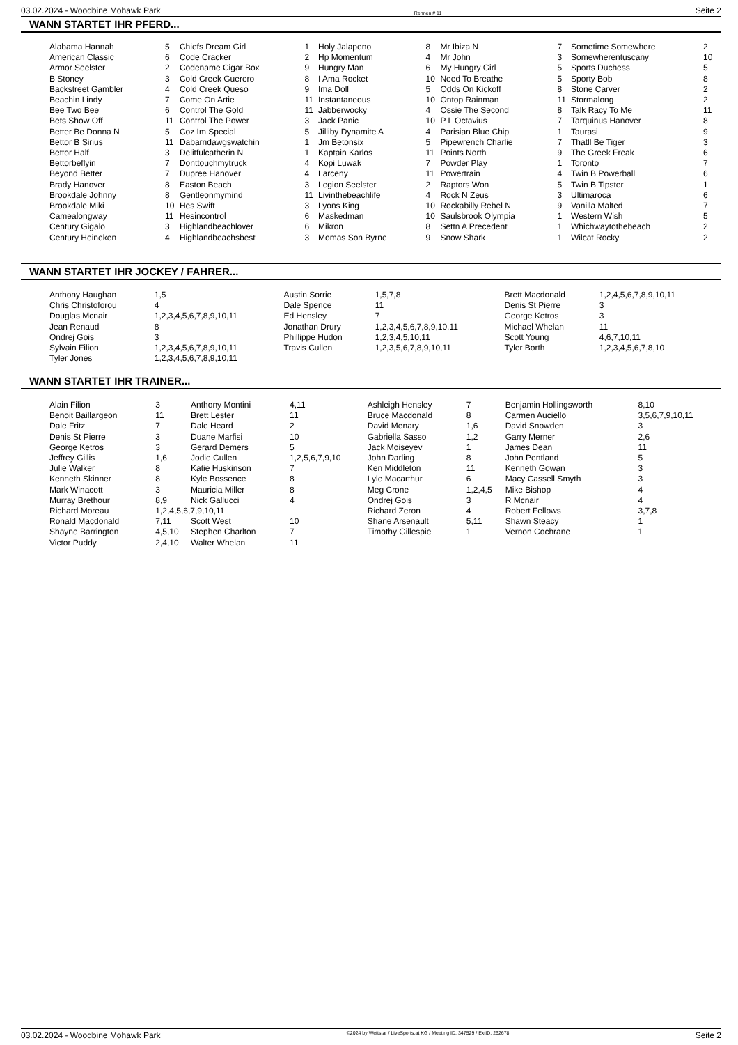03.02.2024 - Woodbine Mohawk Park Rennen # 11 Seite 2
WANN STARTET IHR PFERD...
| Alabama Hannah | 5 | Chiefs Dream Girl | 1 | Holy Jalapeno | 8 | Mr Ibiza N | 7 | Sometime Somewhere | 2 |
| American Classic | 6 | Code Cracker | 2 | Hp Momentum | 4 | Mr John | 3 | Somewherentuscany | 10 |
| Armor Seelster | 2 | Codename Cigar Box | 9 | Hungry Man | 6 | My Hungry Girl | 5 | Sports Duchess | 5 |
| B Stoney | 3 | Cold Creek Guerero | 8 | I Ama Rocket | 10 | Need To Breathe | 5 | Sporty Bob | 8 |
| Backstreet Gambler | 4 | Cold Creek Queso | 9 | Ima Doll | 5 | Odds On Kickoff | 8 | Stone Carver | 2 |
| Beachin Lindy | 7 | Come On Artie | 11 | Instantaneous | 10 | Ontop Rainman | 11 | Stormalong | 2 |
| Bee Two Bee | 6 | Control The Gold | 11 | Jabberwocky | 4 | Ossie The Second | 8 | Talk Racy To Me | 11 |
| Bets Show Off | 11 | Control The Power | 3 | Jack Panic | 10 | P L Octavius | 7 | Tarquinus Hanover | 8 |
| Better Be Donna N | 5 | Coz Im Special | 5 | Jilliby Dynamite A | 4 | Parisian Blue Chip | 1 | Taurasi | 9 |
| Bettor B Sirius | 11 | Dabarndawgswatchin | 1 | Jm Betonsix | 5 | Pipewrench Charlie | 7 | Thatll Be Tiger | 3 |
| Bettor Half | 3 | Delitfulcatherin N | 1 | Kaptain Karlos | 11 | Points North | 9 | The Greek Freak | 6 |
| Bettorbeflyin | 7 | Donttouchmytruck | 4 | Kopi Luwak | 7 | Powder Play | 1 | Toronto | 7 |
| Beyond Better | 7 | Dupree Hanover | 4 | Larceny | 11 | Powertrain | 4 | Twin B Powerball | 6 |
| Brady Hanover | 8 | Easton Beach | 3 | Legion Seelster | 2 | Raptors Won | 5 | Twin B Tipster | 1 |
| Brookdale Johnny | 8 | Gentleonmymind | 11 | Livinthebeachlife | 4 | Rock N Zeus | 3 | Ultimaroca | 6 |
| Brookdale Miki | 10 | Hes Swift | 3 | Lyons King | 10 | Rockabilly Rebel N | 9 | Vanilla Malted | 7 |
| Camealongway | 11 | Hesincontrol | 6 | Maskedman | 10 | Saulsbrook Olympia | 1 | Western Wish | 5 |
| Century Gigalo | 3 | Highlandbeachlover | 6 | Mikron | 8 | Settn A Precedent | 1 | Whichwaytothebeach | 2 |
| Century Heineken | 4 | Highlandbeachsbest | 3 | Momas Son Byrne | 9 | Snow Shark | 1 | Wilcat Rocky | 2 |
WANN STARTET IHR JOCKEY / FAHRER...
| Anthony Haughan | 1,5 | Austin Sorrie | 1,5,7,8 | Brett Macdonald | 1,2,4,5,6,7,8,9,10,11 |
| Chris Christoforou | 4 | Dale Spence | 11 | Denis St Pierre | 3 |
| Douglas Mcnair | 1,2,3,4,5,6,7,8,9,10,11 | Ed Hensley | 7 | George Ketros | 3 |
| Jean Renaud | 8 | Jonathan Drury | 1,2,3,4,5,6,7,8,9,10,11 | Michael Whelan | 11 |
| Ondrej Gois | 3 | Phillippe Hudon | 1,2,3,4,5,10,11 | Scott Young | 4,6,7,10,11 |
| Sylvain Filion | 1,2,3,4,5,6,7,8,9,10,11 | Travis Cullen | 1,2,3,5,6,7,8,9,10,11 | Tyler Borth | 1,2,3,4,5,6,7,8,10 |
| Tyler Jones | 1,2,3,4,5,6,7,8,9,10,11 | | | | |
WANN STARTET IHR TRAINER...
| Alain Filion | 3 | Anthony Montini | 4,11 | Ashleigh Hensley | 7 | Benjamin Hollingsworth | 8,10 |
| Benoit Baillargeon | 11 | Brett Lester | 11 | Bruce Macdonald | 8 | Carmen Auciello | 3,5,6,7,9,10,11 |
| Dale Fritz | 7 | Dale Heard | 2 | David Menary | 1,6 | David Snowden | 3 |
| Denis St Pierre | 3 | Duane Marfisi | 10 | Gabriella Sasso | 1,2 | Garry Merner | 2,6 |
| George Ketros | 3 | Gerard Demers | 5 | Jack Moiseyev | 1 | James Dean | 11 |
| Jeffrey Gillis | 1,6 | Jodie Cullen | 1,2,5,6,7,9,10 | John Darling | 8 | John Pentland | 5 |
| Julie Walker | 8 | Katie Huskinson | 7 | Ken Middleton | 11 | Kenneth Gowan | 3 |
| Kenneth Skinner | 8 | Kyle Bossence | 8 | Lyle Macarthur | 6 | Macy Cassell Smyth | 3 |
| Mark Winacott | 3 | Mauricia Miller | 8 | Meg Crone | 1,2,4,5 | Mike Bishop | 4 |
| Murray Brethour | 8,9 | Nick Gallucci | 4 | Ondrej Gois | 3 | R Mcnair | 4 |
| Richard Moreau | 1,2,4,5,6,7,9,10,11 | | | Richard Zeron | 4 | Robert Fellows | 3,7,8 |
| Ronald Macdonald | 7,11 | Scott West | 10 | Shane Arsenault | 5,11 | Shawn Steacy | 1 |
| Shayne Barrington | 4,5,10 | Stephen Charlton | 7 | Timothy Gillespie | 1 | Vernon Cochrane | 1 |
| Victor Puddy | 2,4,10 | Walter Whelan | 11 | | | | |
03.02.2024 - Woodbine Mohawk Park ©2024 by Wettstar / LiveSports.at KG / Meeting ID: 347529 / ExtID: 262678 Seite 2